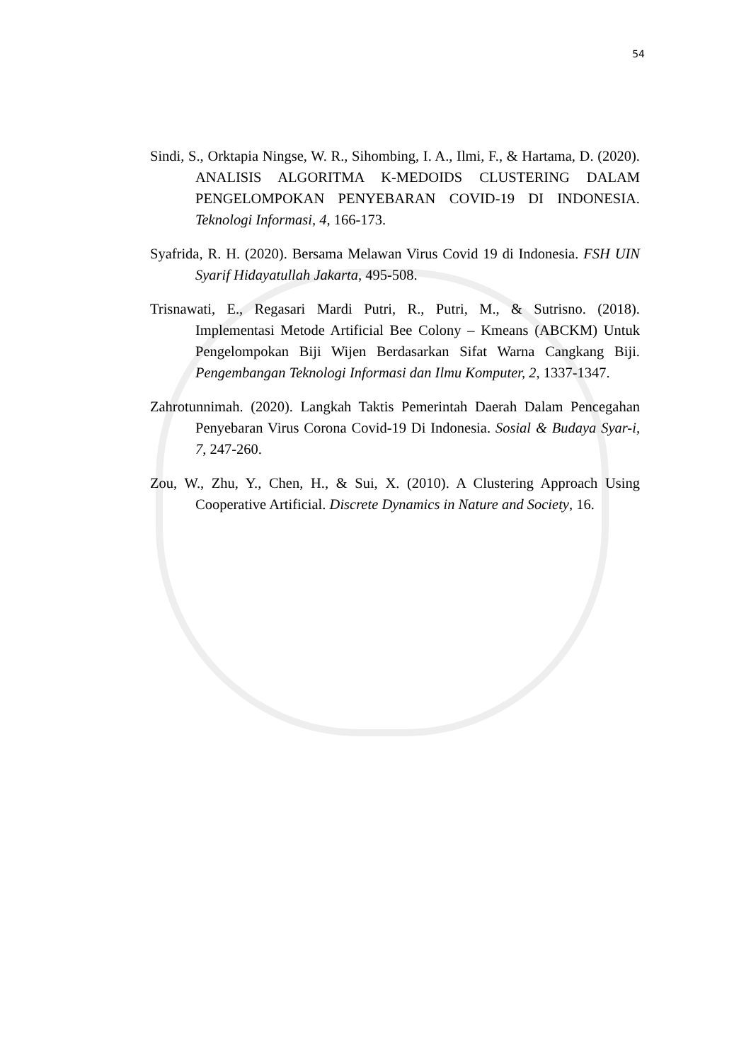54
Sindi, S., Orktapia Ningse, W. R., Sihombing, I. A., Ilmi, F., & Hartama, D. (2020). ANALISIS ALGORITMA K-MEDOIDS CLUSTERING DALAM PENGELOMPOKAN PENYEBARAN COVID-19 DI INDONESIA. Teknologi Informasi, 4, 166-173.
Syafrida, R. H. (2020). Bersama Melawan Virus Covid 19 di Indonesia. FSH UIN Syarif Hidayatullah Jakarta, 495-508.
Trisnawati, E., Regasari Mardi Putri, R., Putri, M., & Sutrisno. (2018). Implementasi Metode Artificial Bee Colony – Kmeans (ABCKM) Untuk Pengelompokan Biji Wijen Berdasarkan Sifat Warna Cangkang Biji. Pengembangan Teknologi Informasi dan Ilmu Komputer, 2, 1337-1347.
Zahrotunnimah. (2020). Langkah Taktis Pemerintah Daerah Dalam Pencegahan Penyebaran Virus Corona Covid-19 Di Indonesia. Sosial & Budaya Syar-i, 7, 247-260.
Zou, W., Zhu, Y., Chen, H., & Sui, X. (2010). A Clustering Approach Using Cooperative Artificial. Discrete Dynamics in Nature and Society, 16.